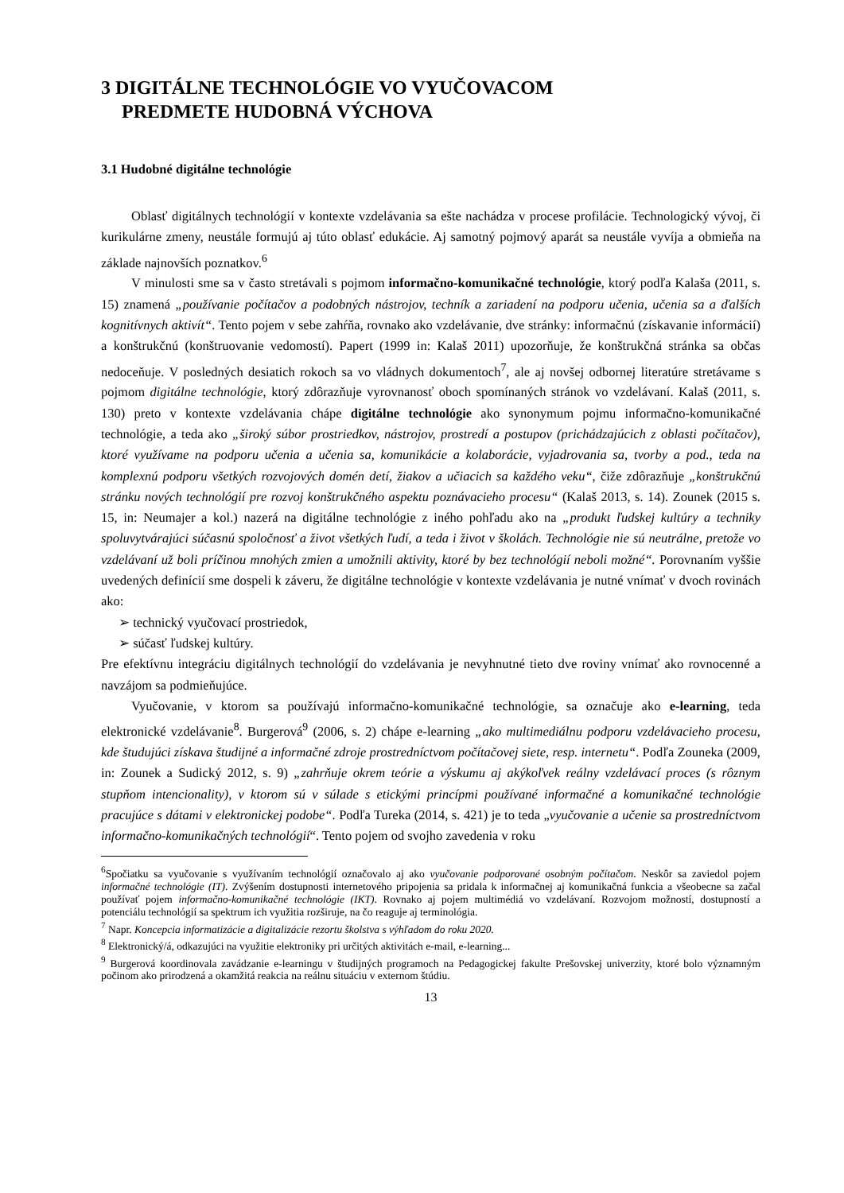3 DIGITÁLNE TECHNOLÓGIE VO VYUČOVACOM
PREDMETE HUDOBNÁ VÝCHOVA
3.1 Hudobné digitálne technológie
Oblasť digitálnych technológií v kontexte vzdelávania sa ešte nachádza v procese profilácie. Technologický vývoj, či kurikulárne zmeny, neustále formujú aj túto oblasť edukácie. Aj samotný pojmový aparát sa neustále vyvíja a obmieňa na základe najnovších poznatkov.<sup>6</sup>
V minulosti sme sa v často stretávali s pojmom informačno-komunikačné technológie, ktorý podľa Kalaša (2011, s. 15) znamená „používanie počítačov a podobných nástrojov, techník a zariadení na podporu učenia, učenia sa a ďalších kognitívnych aktivít“. Tento pojem v sebe zahŕňa, rovnako ako vzdelávanie, dve stránky: informačnú (získavanie informácií) a konštrukčnú (konštruovanie vedomostí). Papert (1999 in: Kalaš 2011) upozorňuje, že konštrukčná stránka sa občas nedoceňuje. V posledných desiatich rokoch sa vo vládnych dokumentoch<sup>7</sup>, ale aj novšej odbornej literatúre stretávame s pojmom digitálne technológie, ktorý zdôrazňuje vyrovnanosť oboch spomínaných stránok vo vzdelávaní. Kalaš (2011, s. 130) preto v kontexte vzdelávania chápe digitálne technológie ako synonymum pojmu informačno-komunikačné technológie, a teda ako „široký súbor prostriedkov, nástrojov, prostredí a postupov (prichádzajúcich z oblasti počítačov), ktoré využívame na podporu učenia a učenia sa, komunikácie a kolaborácie, vyjadrovania sa, tvorby a pod., teda na komplexnú podporu všetkých rozvojových domén detí, žiakov a učiacich sa každého veku“, čiže zdôrazňuje „konštrukčnú stránku nových technológií pre rozvoj konštrukčného aspektu poznávacieho procesu“ (Kalaš 2013, s. 14). Zounek (2015 s. 15, in: Neumajer a kol.) nazerá na digitálne technológie z iného pohľadu ako na „produkt ľudskej kultúry a techniky spoluvytvárajúci súčasnú spoločnosť a život všetkých ľudí, a teda i život v školách. Technológie nie sú neutrálne, pretože vo vzdelávaní už boli príčinou mnohých zmien a umožnili aktivity, ktoré by bez technológií neboli možné“. Porovnaním vyššie uvedených definícií sme dospeli k záveru, že digitálne technológie v kontexte vzdelávania je nutné vnímať v dvoch rovinách ako:
➢ technický vyučovací prostriedok,
➢ súčasť ľudskej kultúry.
Pre efektívnu integráciu digitálnych technológií do vzdelávania je nevyhnutné tieto dve roviny vnímať ako rovnocenné a navzájom sa podmieňujúce.
Vyučovanie, v ktorom sa používajú informačno-komunikačné technológie, sa označuje ako e-learning, teda elektronické vzdelávanie<sup>8</sup>. Burgerová<sup>9</sup> (2006, s. 2) chápe e-learning „ako multimediálnu podporu vzdelávacieho procesu, kde študujúci získava študijné a informačné zdroje prostredníctvom počítačovej siete, resp. internetu“. Podľa Zouneka (2009, in: Zounek a Sudický 2012, s. 9) „zahrňuje okrem teórie a výskumu aj akýkoľvek reálny vzdelávací proces (s rôznym stupňom intencionality), v ktorom sú v súlade s etickými princípmi používané informačné a komunikačné technológie pracujúce s dátami v elektronickej podobe“. Podľa Tureka (2014, s. 421) je to teda „vyučovanie a učenie sa prostredníctvom informačno-komunikačných technológií“. Tento pojem od svojho zavedenia v roku
<sup>6</sup> Spočiatku sa vyučovanie s využívaním technológií označovalo aj ako vyučovanie podporované osobným počítačom. Neskôr sa zaviedol pojem informačné technológie (IT). Zvýšením dostupnosti internetového pripojenia sa pridala k informačnej aj komunikačná funkcia a všeobecne sa začal používať pojem informačno-komunikačné technológie (IKT). Rovnako aj pojem multimédiá vo vzdelávaní. Rozvojom možností, dostupností a potenciálu technológií sa spektrum ich využitia rozširuje, na čo reaguje aj terminológia.
<sup>7</sup> Napr. Koncepcia informatizácie a digitalizácie rezortu školstva s výhľadom do roku 2020.
<sup>8</sup> Elektronický/á, odkazujúci na využitie elektroniky pri určitých aktivitách e-mail, e-learning...
<sup>9</sup> Burgerová koordinovala zavádzanie e-learningu v študijných programoch na Pedagogickej fakulte Prešovskej univerzity, ktoré bolo významným počinom ako prirodzená a okamžitá reakcia na reálnu situáciu v externom štúdiu.
13